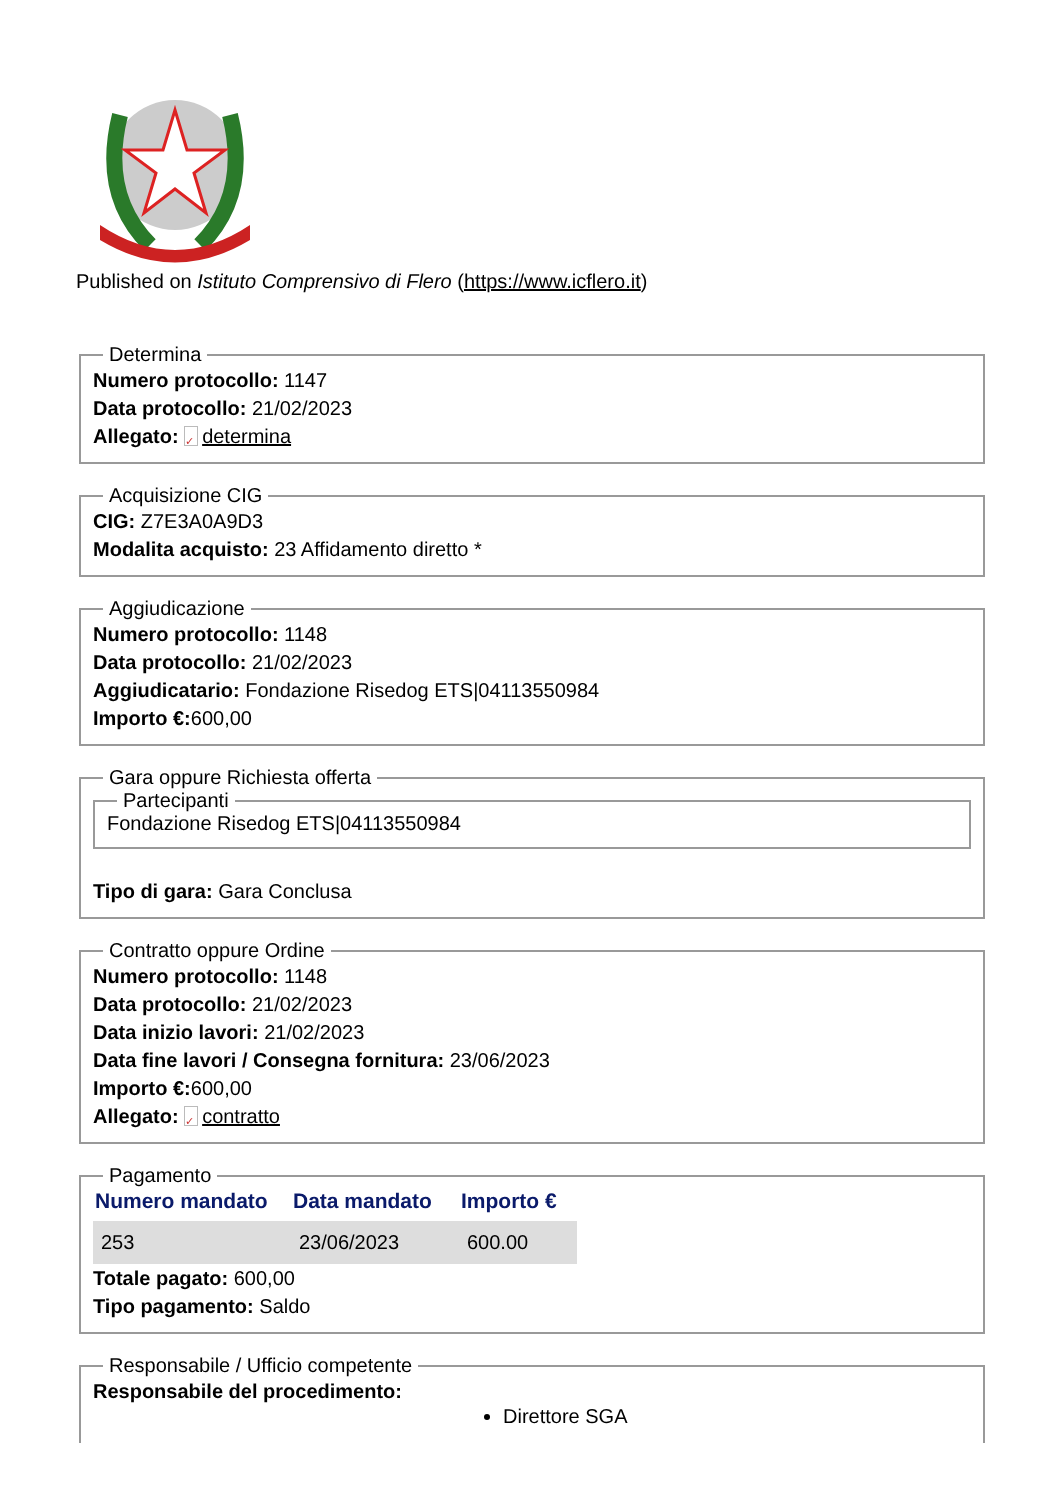Published on Istituto Comprensivo di Flero (https://www.icflero.it)
Determina
Numero protocollo: 1147
Data protocollo: 21/02/2023
Allegato: ✓ determina
Acquisizione CIG
CIG: Z7E3A0A9D3
Modalita acquisto: 23 Affidamento diretto *
Aggiudicazione
Numero protocollo: 1148
Data protocollo: 21/02/2023
Aggiudicatario: Fondazione Risedog ETS|04113550984
Importo €: 600,00
Gara oppure Richiesta offerta Partecipanti Fondazione Risedog ETS|04113550984
Tipo di gara: Gara Conclusa
Contratto oppure Ordine
Numero protocollo: 1148
Data protocollo: 21/02/2023
Data inizio lavori: 21/02/2023
Data fine lavori / Consegna fornitura: 23/06/2023
Importo €: 600,00
Allegato: ✓ contratto
Pagamento
| Numero mandato | Data mandato | Importo € |
| --- | --- | --- |
| 253 | 23/06/2023 | 600.00 |
Totale pagato: 600,00
Tipo pagamento: Saldo
Responsabile / Ufficio competente
Responsabile del procedimento:
Direttore SGA